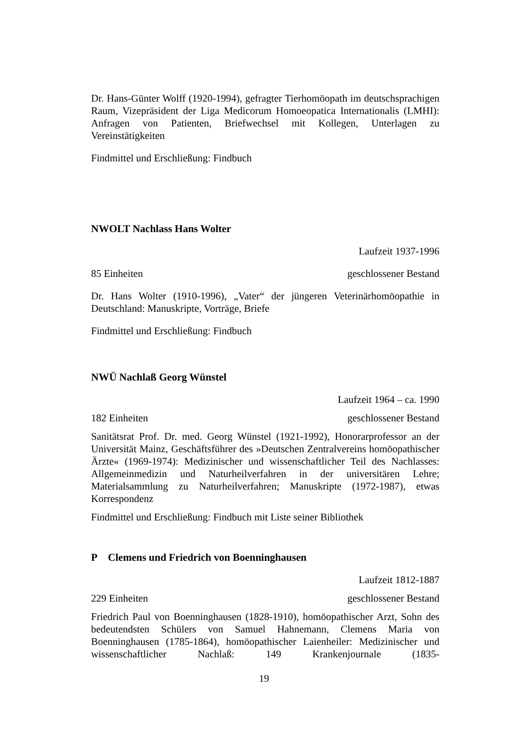Dr. Hans-Günter Wolff (1920-1994), gefragter Tierhomöopath im deutschsprachigen Raum, Vizepräsident der Liga Medicorum Homoeopatica Internationalis (LMHI): Anfragen von Patienten, Briefwechsel mit Kollegen, Unterlagen zu Vereinstätigkeiten
Findmittel und Erschließung: Findbuch
NWOLT Nachlass Hans Wolter
Laufzeit 1937-1996
85 Einheiten geschlossener Bestand
Dr. Hans Wolter (1910-1996), „Vater“ der jüngeren Veterinärhomöopathie in Deutschland: Manuskripte, Vorträge, Briefe
Findmittel und Erschließung: Findbuch
NWÜ Nachlaß Georg Wünstel
Laufzeit 1964 – ca. 1990
182 Einheiten geschlossener Bestand
Sanitätsrat Prof. Dr. med. Georg Wünstel (1921-1992), Honorarprofessor an der Universität Mainz, Geschäftsführer des »Deutschen Zentralvereins homöopathischer Ärzte« (1969-1974): Medizinischer und wissenschaftlicher Teil des Nachlasses: Allgemeinmedizin und Naturheilverfahren in der universitären Lehre; Materialsammlung zu Naturheilverfahren; Manuskripte (1972-1987), etwas Korrespondenz
Findmittel und Erschließung: Findbuch mit Liste seiner Bibliothek
P Clemens und Friedrich von Boenninghausen
Laufzeit 1812-1887
229 Einheiten geschlossener Bestand
Friedrich Paul von Boenninghausen (1828-1910), homöopathischer Arzt, Sohn des bedeutendsten Schülers von Samuel Hahnemann, Clemens Maria von Boenninghausen (1785-1864), homöopathischer Laienheiler: Medizinischer und wissenschaftlicher Nachlaß: 149 Krankenjournale (1835-
19